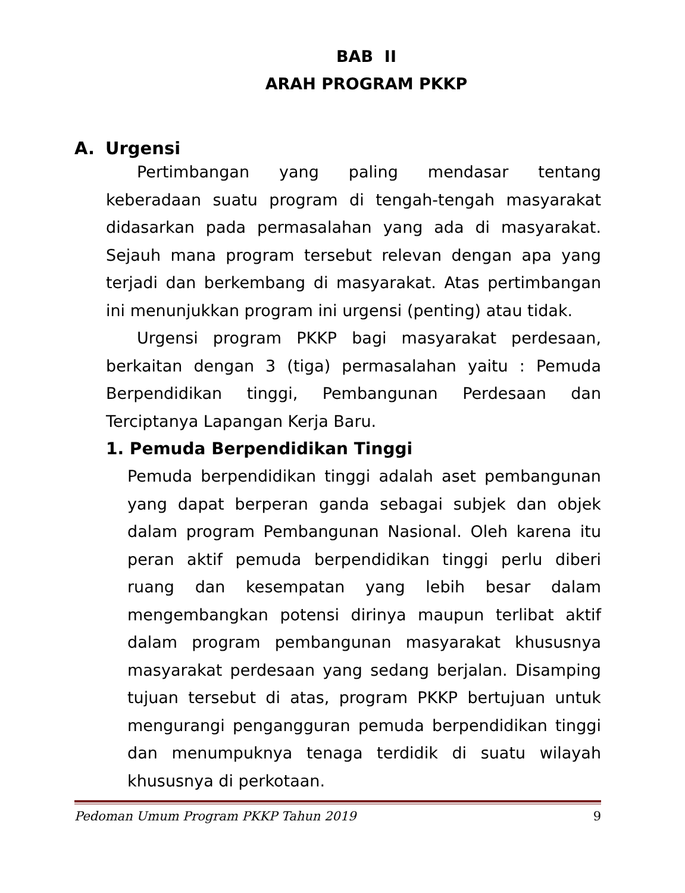BAB II
ARAH PROGRAM PKKP
A. Urgensi
Pertimbangan yang paling mendasar tentang keberadaan suatu program di tengah-tengah masyarakat didasarkan pada permasalahan yang ada di masyarakat. Sejauh mana program tersebut relevan dengan apa yang terjadi dan berkembang di masyarakat. Atas pertimbangan ini menunjukkan program ini urgensi (penting) atau tidak.
Urgensi program PKKP bagi masyarakat perdesaan, berkaitan dengan 3 (tiga) permasalahan yaitu : Pemuda Berpendidikan tinggi, Pembangunan Perdesaan dan Terciptanya Lapangan Kerja Baru.
1. Pemuda Berpendidikan Tinggi
Pemuda berpendidikan tinggi adalah aset pembangunan yang dapat berperan ganda sebagai subjek dan objek dalam program Pembangunan Nasional. Oleh karena itu peran aktif pemuda berpendidikan tinggi perlu diberi ruang dan kesempatan yang lebih besar dalam mengembangkan potensi dirinya maupun terlibat aktif dalam program pembangunan masyarakat khususnya masyarakat perdesaan yang sedang berjalan. Disamping tujuan tersebut di atas, program PKKP bertujuan untuk mengurangi pengangguran pemuda berpendidikan tinggi dan menumpuknya tenaga terdidik di suatu wilayah khususnya di perkotaan.
Pedoman Umum Program PKKP Tahun 2019 9